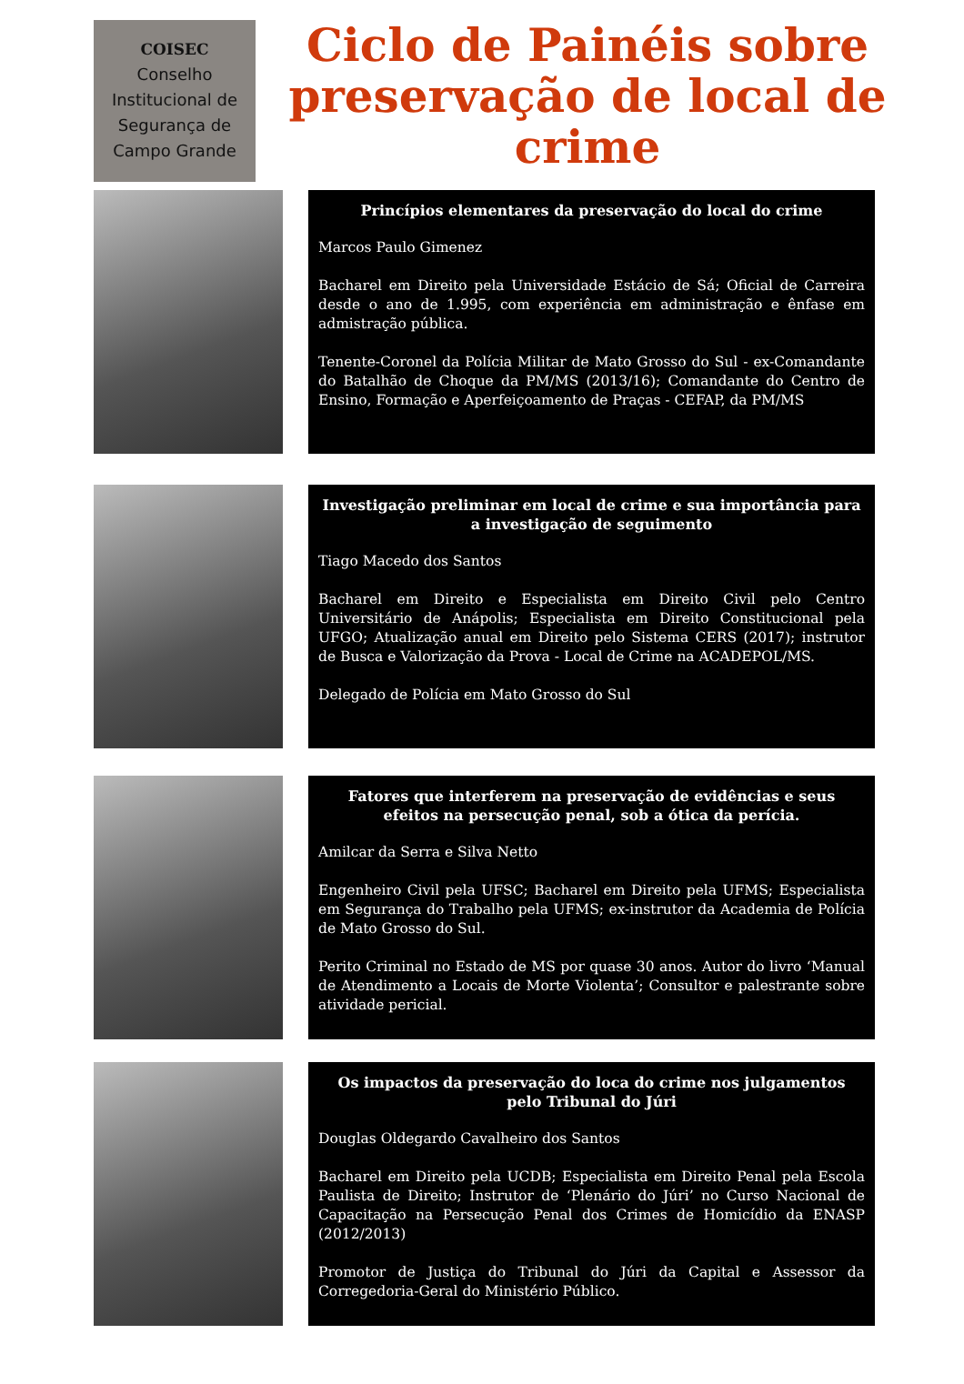COISEC
Conselho
Institucional de
Segurança de
Campo Grande
Ciclo de Painéis sobre preservação de local de crime
Princípios elementares da preservação do local do crime
Marcos Paulo Gimenez
Bacharel em Direito pela Universidade Estácio de Sá; Oficial de Carreira desde o ano de 1.995, com experiência em administração e ênfase em admistração pública.
Tenente-Coronel da Polícia Militar de Mato Grosso do Sul - ex-Comandante do Batalhão de Choque da PM/MS (2013/16); Comandante do Centro de Ensino, Formação e Aperfeiçoamento de Praças - CEFAP, da PM/MS
Investigação preliminar em local de crime e sua importância para a investigação de seguimento
Tiago Macedo dos Santos
Bacharel em Direito e Especialista em Direito Civil pelo Centro Universitário de Anápolis; Especialista em Direito Constitucional pela UFGO; Atualização anual em Direito pelo Sistema CERS (2017); instrutor de Busca e Valorização da Prova - Local de Crime na ACADEPOL/MS.
Delegado de Polícia em Mato Grosso do Sul
Fatores que interferem na preservação de evidências e seus efeitos na persecução penal, sob a ótica da perícia.
Amilcar da Serra e Silva Netto
Engenheiro Civil pela UFSC; Bacharel em Direito pela UFMS; Especialista em Segurança do Trabalho pela UFMS; ex-instrutor da Academia de Polícia de Mato Grosso do Sul.
Perito Criminal no Estado de MS por quase 30 anos. Autor do livro ‘Manual de Atendimento a Locais de Morte Violenta’; Consultor e palestrante sobre atividade pericial.
Os impactos da preservação do loca do crime nos julgamentos pelo Tribunal do Júri
Douglas Oldegardo Cavalheiro dos Santos
Bacharel em Direito pela UCDB; Especialista em Direito Penal pela Escola Paulista de Direito; Instrutor de ‘Plenário do Júri’ no Curso Nacional de Capacitação na Persecução Penal dos Crimes de Homicídio da ENASP (2012/2013)
Promotor de Justiça do Tribunal do Júri da Capital e Assessor da Corregedoria-Geral do Ministério Público.